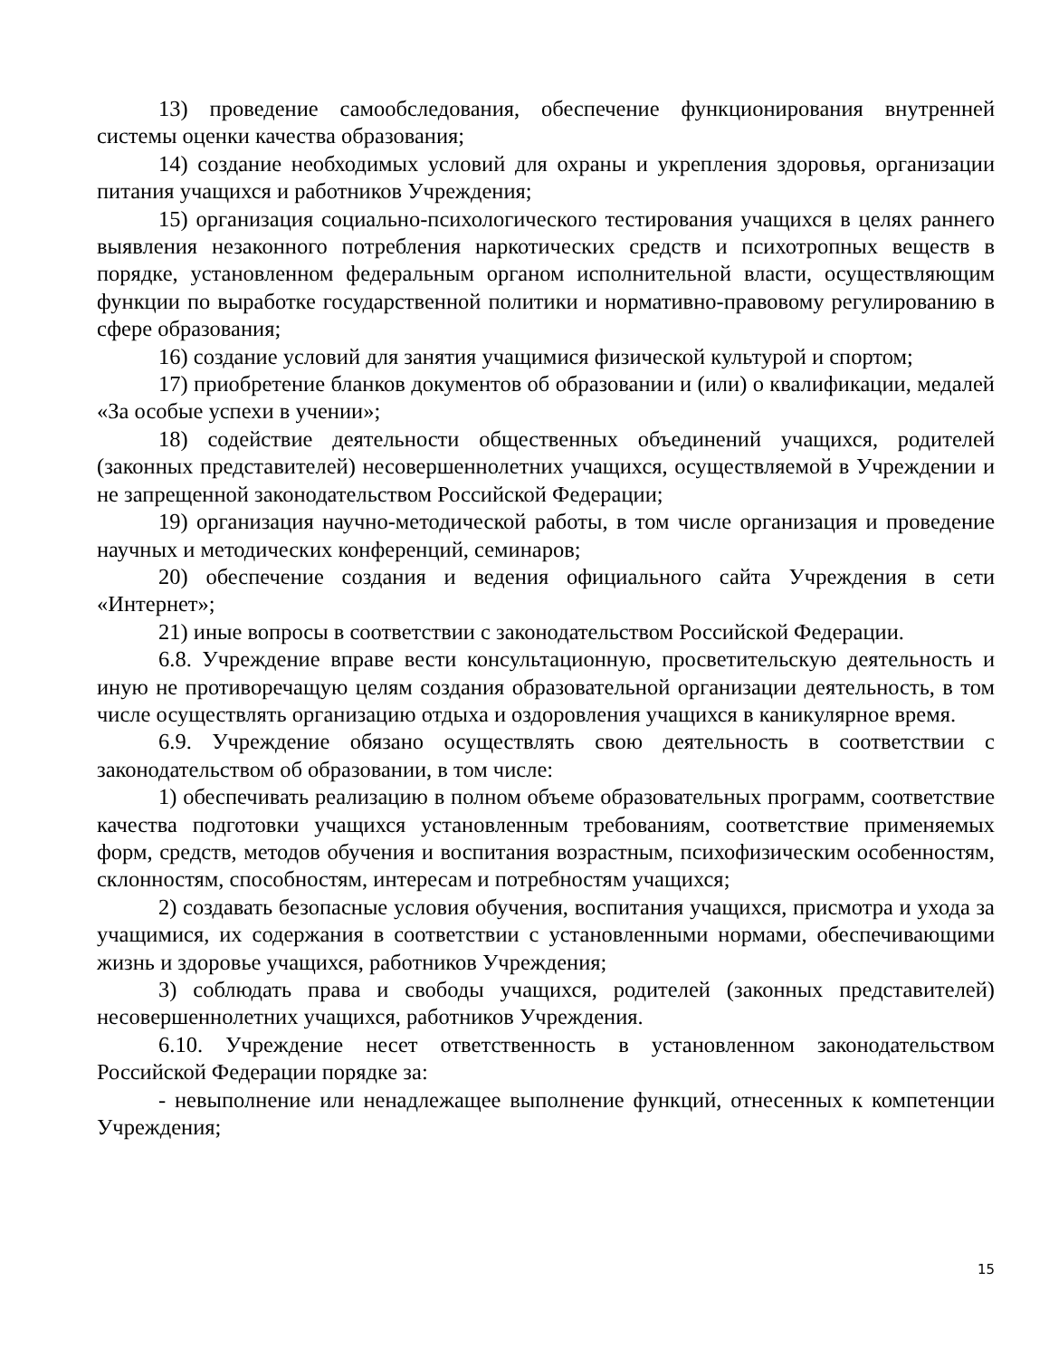13) проведение самообследования, обеспечение функционирования внутренней системы оценки качества образования;
14) создание необходимых условий для охраны и укрепления здоровья, организации питания учащихся и работников Учреждения;
15) организация социально-психологического тестирования учащихся в целях раннего выявления незаконного потребления наркотических средств и психотропных веществ в порядке, установленном федеральным органом исполнительной власти, осуществляющим функции по выработке государственной политики и нормативно-правовому регулированию в сфере образования;
16) создание условий для занятия учащимися физической культурой и спортом;
17) приобретение бланков документов об образовании и (или) о квалификации, медалей «За особые успехи в учении»;
18) содействие деятельности общественных объединений учащихся, родителей (законных представителей) несовершеннолетних учащихся, осуществляемой в Учреждении и не запрещенной законодательством Российской Федерации;
19) организация научно-методической работы, в том числе организация и проведение научных и методических конференций, семинаров;
20) обеспечение создания и ведения официального сайта Учреждения в сети «Интернет»;
21) иные вопросы в соответствии с законодательством Российской Федерации.
6.8. Учреждение вправе вести консультационную, просветительскую деятельность и иную не противоречащую целям создания образовательной организации деятельность, в том числе осуществлять организацию отдыха и оздоровления учащихся в каникулярное время.
6.9. Учреждение обязано осуществлять свою деятельность в соответствии с законодательством об образовании, в том числе:
1) обеспечивать реализацию в полном объеме образовательных программ, соответствие качества подготовки учащихся установленным требованиям, соответствие применяемых форм, средств, методов обучения и воспитания возрастным, психофизическим особенностям, склонностям, способностям, интересам и потребностям учащихся;
2) создавать безопасные условия обучения, воспитания учащихся, присмотра и ухода за учащимися, их содержания в соответствии с установленными нормами, обеспечивающими жизнь и здоровье учащихся, работников Учреждения;
3) соблюдать права и свободы учащихся, родителей (законных представителей) несовершеннолетних учащихся, работников Учреждения.
6.10. Учреждение несет ответственность в установленном законодательством Российской Федерации порядке за:
- невыполнение или ненадлежащее выполнение функций, отнесенных к компетенции Учреждения;
15